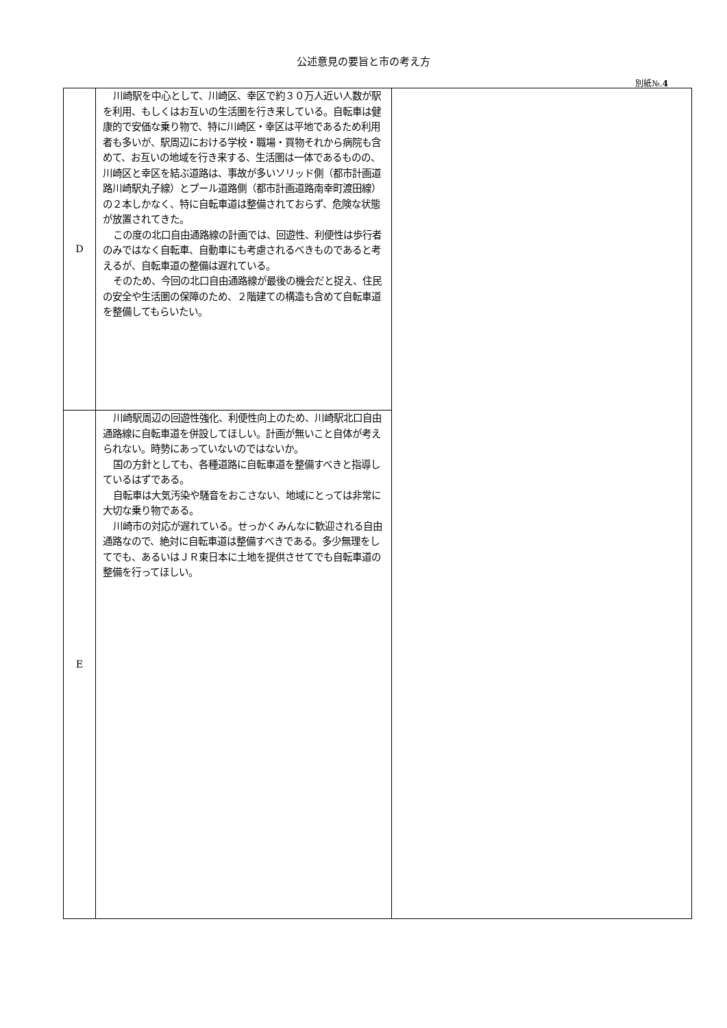公述意見の要旨と市の考え方
別紙№.4
| D | 川崎駅を中心として、川崎区、幸区で約３０万人近い人数が駅を利用、もしくはお互いの生活圏を行き来している。自転車は健康的で安価な乗り物で、特に川崎区・幸区は平地であるため利用者も多いが、駅周辺における学校・職場・買物それから病院も含めて、お互いの地域を行き来する、生活圏は一体であるものの、川崎区と幸区を結ぶ道路は、事故が多いソリッド側（都市計画道路川崎駅丸子線）とプール道路側（都市計画道路南幸町渡田線）の２本しかなく、特に自転車道は整備されておらず、危険な状態が放置されてきた。 この度の北口自由通路線の計画では、回遊性、利便性は歩行者のみではなく自転車、自動車にも考慮されるべきものであると考えるが、自転車道の整備は遅れている。 そのため、今回の北口自由通路線が最後の機会だと捉え、住民の安全や生活圏の保障のため、２階建ての構造も含めて自転車道を整備してもらいたい。 | |
| E | 川崎駅周辺の回遊性強化、利便性向上のため、川崎駅北口自由通路線に自転車道を併設してほしい。計画が無いこと自体が考えられない。時勢にあっていないのではないか。 国の方針としても、各種道路に自転車道を整備すべきと指導しているはずである。 自転車は大気汚染や騒音をおこさない、地域にとっては非常に大切な乗り物である。 川崎市の対応が遅れている。せっかくみんなに歓迎される自由通路なので、絶対に自転車道は整備すべきである。多少無理をしてでも、あるいはＪＲ東日本に土地を提供させてでも自転車道の整備を行ってほしい。 | |